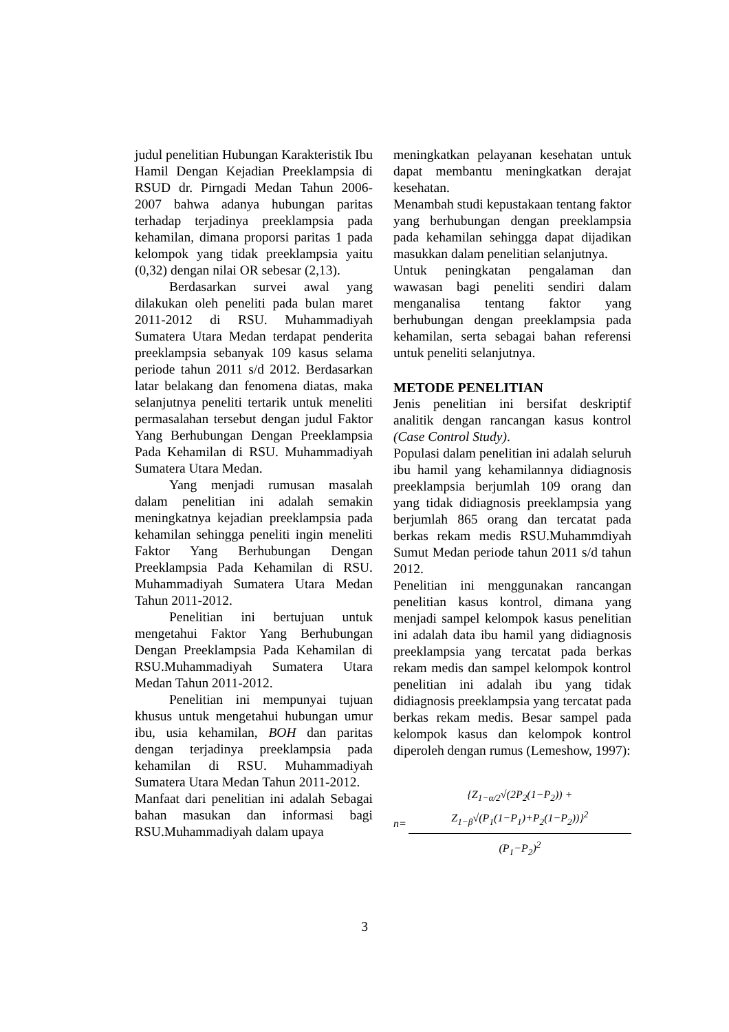judul penelitian Hubungan Karakteristik Ibu Hamil Dengan Kejadian Preeklampsia di RSUD dr. Pirngadi Medan Tahun 2006-2007 bahwa adanya hubungan paritas terhadap terjadinya preeklampsia pada kehamilan, dimana proporsi paritas 1 pada kelompok yang tidak preeklampsia yaitu (0,32) dengan nilai OR sebesar (2,13).
Berdasarkan survei awal yang dilakukan oleh peneliti pada bulan maret 2011-2012 di RSU. Muhammadiyah Sumatera Utara Medan terdapat penderita preeklampsia sebanyak 109 kasus selama periode tahun 2011 s/d 2012. Berdasarkan latar belakang dan fenomena diatas, maka selanjutnya peneliti tertarik untuk meneliti permasalahan tersebut dengan judul Faktor Yang Berhubungan Dengan Preeklampsia Pada Kehamilan di RSU. Muhammadiyah Sumatera Utara Medan.
Yang menjadi rumusan masalah dalam penelitian ini adalah semakin meningkatnya kejadian preeklampsia pada kehamilan sehingga peneliti ingin meneliti Faktor Yang Berhubungan Dengan Preeklampsia Pada Kehamilan di RSU. Muhammadiyah Sumatera Utara Medan Tahun 2011-2012.
Penelitian ini bertujuan untuk mengetahui Faktor Yang Berhubungan Dengan Preeklampsia Pada Kehamilan di RSU.Muhammadiyah Sumatera Utara Medan Tahun 2011-2012.
Penelitian ini mempunyai tujuan khusus untuk mengetahui hubungan umur ibu, usia kehamilan, BOH dan paritas dengan terjadinya preeklampsia pada kehamilan di RSU. Muhammadiyah Sumatera Utara Medan Tahun 2011-2012.
Manfaat dari penelitian ini adalah Sebagai bahan masukan dan informasi bagi RSU.Muhammadiyah dalam upaya
meningkatkan pelayanan kesehatan untuk dapat membantu meningkatkan derajat kesehatan.
Menambah studi kepustakaan tentang faktor yang berhubungan dengan preeklampsia pada kehamilan sehingga dapat dijadikan masukkan dalam penelitian selanjutnya.
Untuk peningkatan pengalaman dan wawasan bagi peneliti sendiri dalam menganalisa tentang faktor yang berhubungan dengan preeklampsia pada kehamilan, serta sebagai bahan referensi untuk peneliti selanjutnya.
METODE PENELITIAN
Jenis penelitian ini bersifat deskriptif analitik dengan rancangan kasus kontrol (Case Control Study).
Populasi dalam penelitian ini adalah seluruh ibu hamil yang kehamilannya didiagnosis preeklampsia berjumlah 109 orang dan yang tidak didiagnosis preeklampsia yang berjumlah 865 orang dan tercatat pada berkas rekam medis RSU.Muhammdiyah Sumut Medan periode tahun 2011 s/d tahun 2012.
Penelitian ini menggunakan rancangan penelitian kasus kontrol, dimana yang menjadi sampel kelompok kasus penelitian ini adalah data ibu hamil yang didiagnosis preeklampsia yang tercatat pada berkas rekam medis dan sampel kelompok kontrol penelitian ini adalah ibu yang tidak didiagnosis preeklampsia yang tercatat pada berkas rekam medis. Besar sampel pada kelompok kasus dan kelompok kontrol diperoleh dengan rumus (Lemeshow, 1997):
n=
{Z<sub>1−α/2</sub>√(2P<sub>2</sub>(1−P<sub>2</sub>)) + Z<sub>1−β</sub>√(P<sub>1</sub>(1−P<sub>1</sub>)+P<sub>2</sub>(1−P<sub>2</sub>))}<sup>2</sup>
(P<sub>1</sub>−P<sub>2</sub>)<sup>2</sup>
3